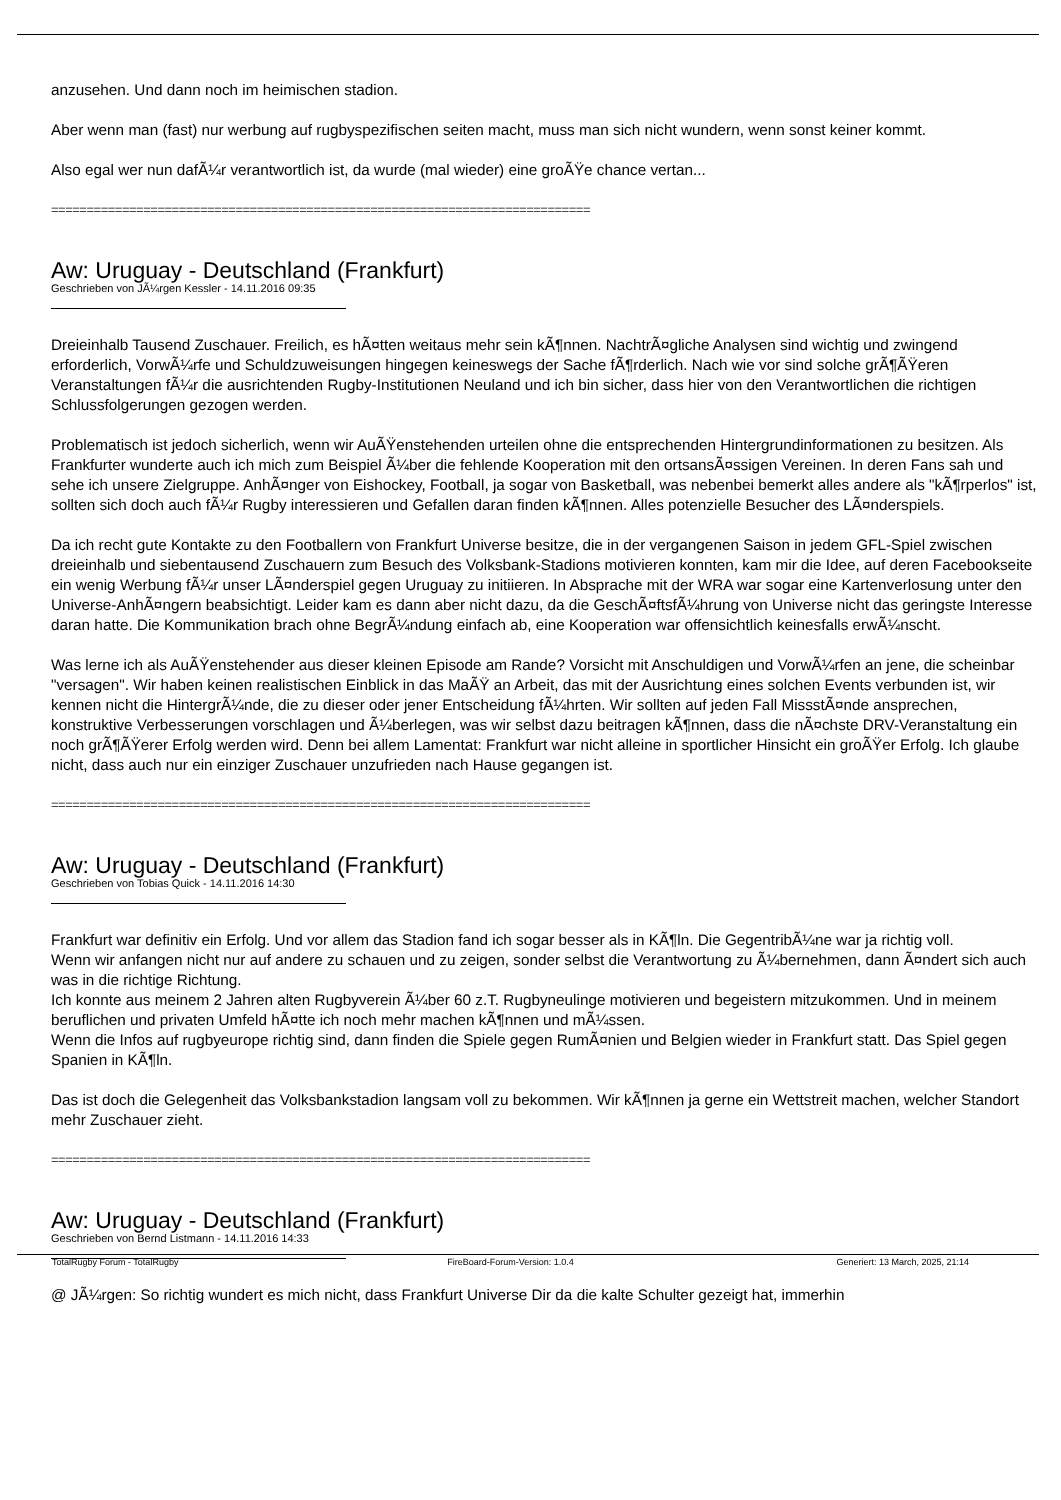anzusehen. Und dann noch im heimischen stadion.
Aber wenn man (fast) nur werbung auf rugbyspezifischen seiten macht, muss man sich nicht wundern, wenn sonst keiner kommt.
Also egal wer nun dafÃ¼r verantwortlich ist, da wurde (mal wieder) eine groÃŸe chance vertan...
============================================================================
Aw: Uruguay - Deutschland (Frankfurt)
Geschrieben von JÃ¼rgen Kessler - 14.11.2016 09:35
Dreieinhalb Tausend Zuschauer. Freilich, es hÃ¤tten weitaus mehr sein kÃ¶nnen. NachtrÃ¤gliche Analysen sind wichtig und zwingend erforderlich, VorwÃ¼rfe und Schuldzuweisungen hingegen keineswegs der Sache fÃ¶rderlich. Nach wie vor sind solche grÃ¶ÃŸeren Veranstaltungen fÃ¼r die ausrichtenden Rugby-Institutionen Neuland und ich bin sicher, dass hier von den Verantwortlichen die richtigen Schlussfolgerungen gezogen werden.
Problematisch ist jedoch sicherlich, wenn wir AuÃŸenstehenden urteilen ohne die entsprechenden Hintergrundinformationen zu besitzen. Als Frankfurter wunderte auch ich mich zum Beispiel Ã¼ber die fehlende Kooperation mit den ortsansÃ¤ssigen Vereinen. In deren Fans sah und sehe ich unsere Zielgruppe. AnhÃ¤nger von Eishockey, Football, ja sogar von Basketball, was nebenbei bemerkt alles andere als "kÃ¶rperlos" ist, sollten sich doch auch fÃ¼r Rugby interessieren und Gefallen daran finden kÃ¶nnen. Alles potenzielle Besucher des LÃ¤nderspiels.
Da ich recht gute Kontakte zu den Footballern von Frankfurt Universe besitze, die in der vergangenen Saison in jedem GFL-Spiel zwischen dreieinhalb und siebentausend Zuschauern zum Besuch des Volksbank-Stadions motivieren konnten, kam mir die Idee, auf deren Facebookseite ein wenig Werbung fÃ¼r unser LÃ¤nderspiel gegen Uruguay zu initiieren. In Absprache mit der WRA war sogar eine Kartenverlosung unter den Universe-AnhÃ¤ngern beabsichtigt. Leider kam es dann aber nicht dazu, da die GeschÃ¤ftsfÃ¼hrung von Universe nicht das geringste Interesse daran hatte. Die Kommunikation brach ohne BegrÃ¼ndung einfach ab, eine Kooperation war offensichtlich keinesfalls erwÃ¼nscht.
Was lerne ich als AuÃŸenstehender aus dieser kleinen Episode am Rande? Vorsicht mit Anschuldigen und VorwÃ¼rfen an jene, die scheinbar "versagen". Wir haben keinen realistischen Einblick in das MaÃŸ an Arbeit, das mit der Ausrichtung eines solchen Events verbunden ist, wir kennen nicht die HintergrÃ¼nde, die zu dieser oder jener Entscheidung fÃ¼hrten. Wir sollten auf jeden Fall MissstÃ¤nde ansprechen, konstruktive Verbesserungen vorschlagen und Ã¼berlegen, was wir selbst dazu beitragen kÃ¶nnen, dass die nÃ¤chste DRV-Veranstaltung ein noch grÃ¶ÃŸerer Erfolg werden wird. Denn bei allem Lamentat: Frankfurt war nicht alleine in sportlicher Hinsicht ein groÃŸer Erfolg. Ich glaube nicht, dass auch nur ein einziger Zuschauer unzufrieden nach Hause gegangen ist.
============================================================================
Aw: Uruguay - Deutschland (Frankfurt)
Geschrieben von Tobias Quick - 14.11.2016 14:30
Frankfurt war definitiv ein Erfolg. Und vor allem das Stadion fand ich sogar besser als in KÃ¶ln. Die GegentribÃ¼ne war ja richtig voll.
Wenn wir anfangen nicht nur auf andere zu schauen und zu zeigen, sonder selbst die Verantwortung zu Ã¼bernehmen, dann Ã¤ndert sich auch was in die richtige Richtung.
Ich konnte aus meinem 2 Jahren alten Rugbyverein Ã¼ber 60 z.T. Rugbyneulinge motivieren und begeistern mitzukommen. Und in meinem beruflichen und privaten Umfeld hÃ¤tte ich noch mehr machen kÃ¶nnen und mÃ¼ssen.
Wenn die Infos auf rugbyeurope richtig sind, dann finden die Spiele gegen RumÃ¤nien und Belgien wieder in Frankfurt statt. Das Spiel gegen Spanien in KÃ¶ln.
Das ist doch die Gelegenheit das Volksbankstadion langsam voll zu bekommen. Wir kÃ¶nnen ja gerne ein Wettstreit machen, welcher Standort mehr Zuschauer zieht.
============================================================================
Aw: Uruguay - Deutschland (Frankfurt)
Geschrieben von Bernd Listmann - 14.11.2016 14:33
@ JÃ¼rgen: So richtig wundert es mich nicht, dass Frankfurt Universe Dir da die kalte Schulter gezeigt hat, immerhin
TotalRugby Forum - TotalRugby FireBoard-Forum-Version: 1.0.4 Generiert: 13 March, 2025, 21:14